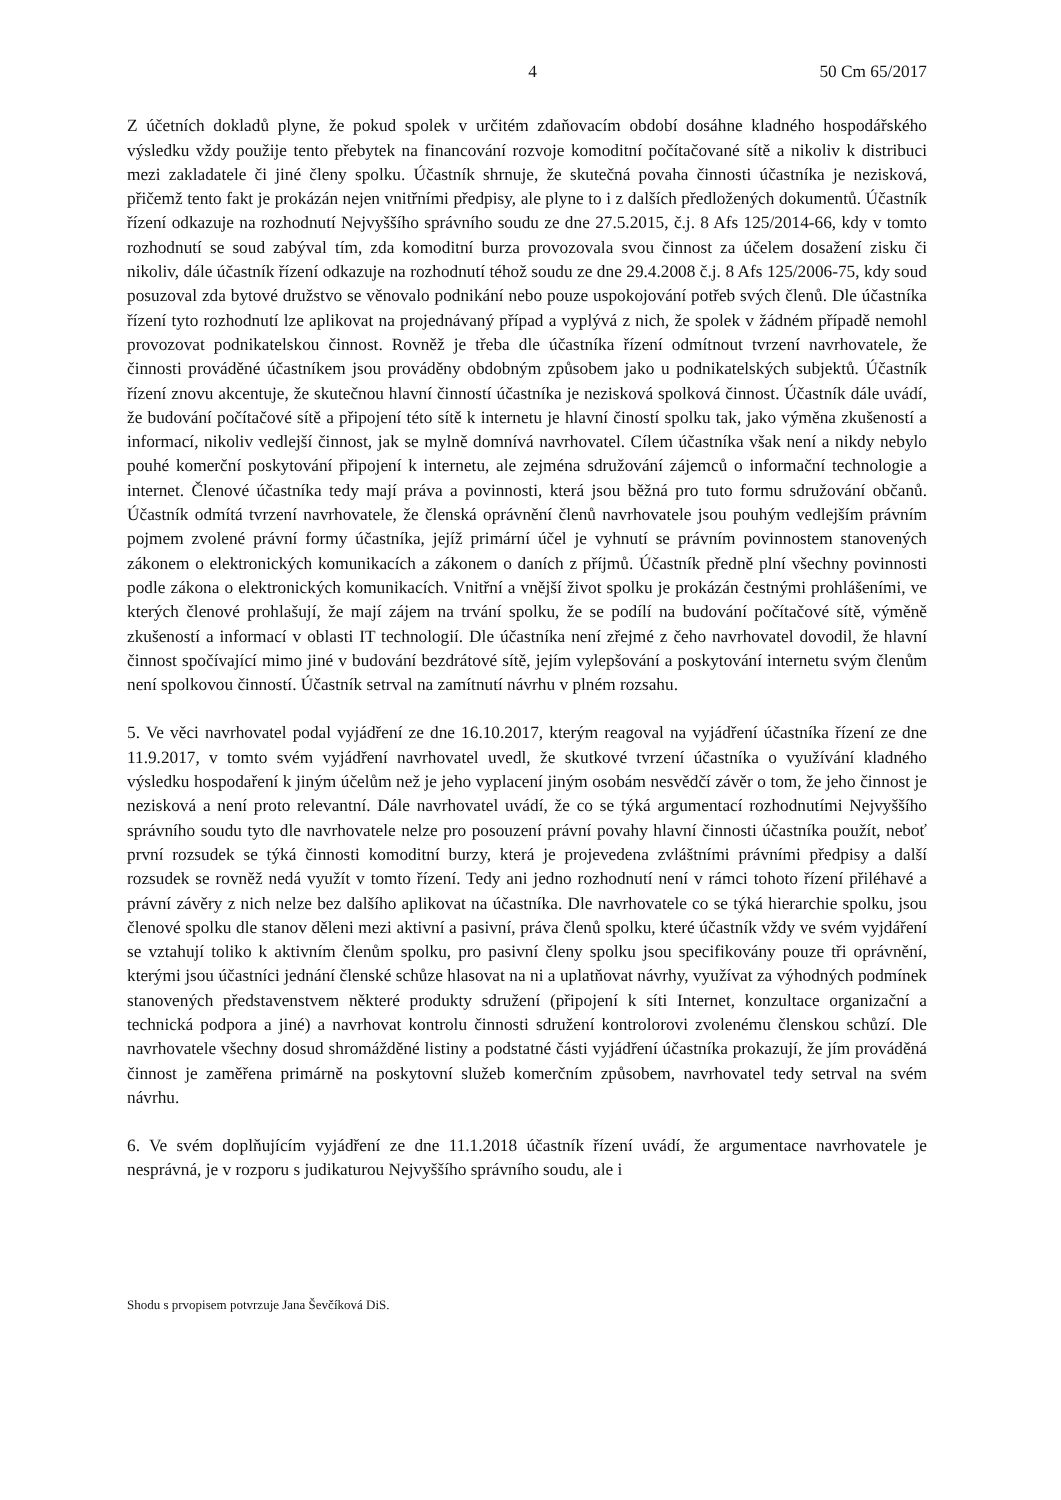4 50 Cm 65/2017
Z účetních dokladů plyne, že pokud spolek v určitém zdaňovacím období dosáhne kladného hospodářského výsledku vždy použije tento přebytek na financování rozvoje komoditní počítačované sítě a nikoliv k distribuci mezi zakladatele či jiné členy spolku. Účastník shrnuje, že skutečná povaha činnosti účastníka je nezisková, přičemž tento fakt je prokázán nejen vnitřními předpisy, ale plyne to i z dalších předložených dokumentů. Účastník řízení odkazuje na rozhodnutí Nejvyššího správního soudu ze dne 27.5.2015, č.j. 8 Afs 125/2014-66, kdy v tomto rozhodnutí se soud zabýval tím, zda komoditní burza provozovala svou činnost za účelem dosažení zisku či nikoliv, dále účastník řízení odkazuje na rozhodnutí téhož soudu ze dne 29.4.2008 č.j. 8 Afs 125/2006-75, kdy soud posuzoval zda bytové družstvo se věnovalo podnikání nebo pouze uspokojování potřeb svých členů. Dle účastníka řízení tyto rozhodnutí lze aplikovat na projednávaný případ a vyplývá z nich, že spolek v žádném případě nemohl provozovat podnikatelskou činnost. Rovněž je třeba dle účastníka řízení odmítnout tvrzení navrhovatele, že činnosti prováděné účastníkem jsou prováděny obdobným způsobem jako u podnikatelských subjektů. Účastník řízení znovu akcentuje, že skutečnou hlavní činností účastníka je nezisková spolková činnost. Účastník dále uvádí, že budování počítačové sítě a připojení této sítě k internetu je hlavní čiností spolku tak, jako výměna zkušeností a informací, nikoliv vedlejší činnost, jak se mylně domnívá navrhovatel. Cílem účastníka však není a nikdy nebylo pouhé komerční poskytování připojení k internetu, ale zejména sdružování zájemců o informační technologie a internet. Členové účastníka tedy mají práva a povinnosti, která jsou běžná pro tuto formu sdružování občanů. Účastník odmítá tvrzení navrhovatele, že členská oprávnění členů navrhovatele jsou pouhým vedlejším právním pojmem zvolené právní formy účastníka, jejíž primární účel je vyhnutí se právním povinnostem stanovených zákonem o elektronických komunikacích a zákonem o daních z příjmů. Účastník předně plní všechny povinnosti podle zákona o elektronických komunikacích. Vnitřní a vnější život spolku je prokázán čestnými prohlášeními, ve kterých členové prohlašují, že mají zájem na trvání spolku, že se podílí na budování počítačové sítě, výměně zkušeností a informací v oblasti IT technologií. Dle účastníka není zřejmé z čeho navrhovatel dovodil, že hlavní činnost spočívající mimo jiné v budování bezdrátové sítě, jejím vylepšování a poskytování internetu svým členům není spolkovou činností. Účastník setrval na zamítnutí návrhu v plném rozsahu.
5. Ve věci navrhovatel podal vyjádření ze dne 16.10.2017, kterým reagoval na vyjádření účastníka řízení ze dne 11.9.2017, v tomto svém vyjádření navrhovatel uvedl, že skutkové tvrzení účastníka o využívání kladného výsledku hospodaření k jiným účelům než je jeho vyplacení jiným osobám nesvědčí závěr o tom, že jeho činnost je nezisková a není proto relevantní. Dále navrhovatel uvádí, že co se týká argumentací rozhodnutími Nejvyššího správního soudu tyto dle navrhovatele nelze pro posouzení právní povahy hlavní činnosti účastníka použít, neboť první rozsudek se týká činnosti komoditní burzy, která je projevedena zvláštními právními předpisy a další rozsudek se rovněž nedá využít v tomto řízení. Tedy ani jedno rozhodnutí není v rámci tohoto řízení přiléhavé a právní závěry z nich nelze bez dalšího aplikovat na účastníka. Dle navrhovatele co se týká hierarchie spolku, jsou členové spolku dle stanov děleni mezi aktivní a pasivní, práva členů spolku, které účastník vždy ve svém vyjdáření se vztahují toliko k aktivním členům spolku, pro pasivní členy spolku jsou specifikovány pouze tři oprávnění, kterými jsou účastníci jednání členské schůze hlasovat na ni a uplatňovat návrhy, využívat za výhodných podmínek stanovených představenstvem některé produkty sdružení (připojení k síti Internet, konzultace organizační a technická podpora a jiné) a navrhovat kontrolu činnosti sdružení kontrolorovi zvolenému členskou schůzí. Dle navrhovatele všechny dosud shromážděné listiny a podstatné části vyjádření účastníka prokazují, že jím prováděná činnost je zaměřena primárně na poskytovní služeb komerčním způsobem, navrhovatel tedy setrval na svém návrhu.
6. Ve svém doplňujícím vyjádření ze dne 11.1.2018 účastník řízení uvádí, že argumentace navrhovatele je nesprávná, je v rozporu s judikaturou Nejvyššího správního soudu, ale i
Shodu s prvopisem potvrzuje Jana Ševčíková DiS.